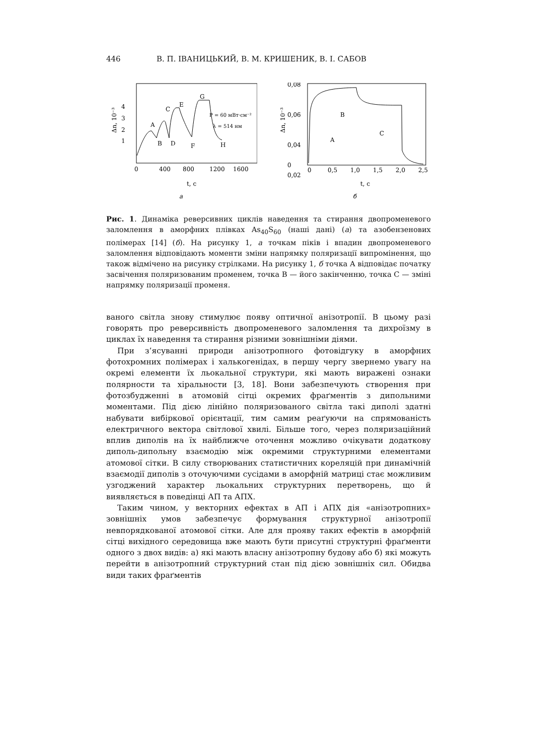446 В. П. ІВАНИЦЬКИЙ, В. М. КРИШЕНИК, В. І. САБОВ
4
2
1
3
0
400
800
1200
1600
A
B
C
D
E
F
G
H
P = 60 мВт·см⁻²
λ = 514 нм
Δn, 10⁻³
t, с
а
0,08
0,06
0,04
0,02
0
0
0,5
1,0
1,5
2,0
2,5
A
B
C
Δn, 10⁻³
t, с
б
Рис. 1. Динаміка реверсивних циклів наведення та стирання двопроменевого заломлення в аморфних плівках As<sub>40</sub>S<sub>60</sub> (наші дані) (а) та азобензенових полімерах [14] (б). На рисунку 1, а точкам піків і впадин двопроменевого заломлення відповідають моменти зміни напрямку поляризації випромінення, що також відмічено на рисунку стрілками. На рисунку 1, б точка A відповідає початку засвічення поляризованим променем, точка B — його закінченню, точка C — зміні напрямку поляризації променя.
ваного світла знову стимулює появу оптичної анізотропії. В цьому разі говорять про реверсивність двопроменевого заломлення та дихроїзму в циклах їх наведення та стирання різними зовнішніми діями.
При з’ясуванні природи анізотропного фотовідгуку в аморфних фотохромних полімерах і халькогенідах, в першу чергу звернемо увагу на окремі елементи їх льокальної структури, які мають виражені ознаки полярности та хіральности [3, 18]. Вони забезпечують створення при фотозбудженні в атомовій сітці окремих фраґментів з дипольними моментами. Під дією лінійно поляризованого світла такі диполі здатні набувати вибіркової орієнтації, тим самим реаґуючи на спрямованість електричного вектора світлової хвилі. Більше того, через поляризаційний вплив диполів на їх найближче оточення можливо очікувати додаткову диполь-дипольну взаємодію між окремими структурними елементами атомової сітки. В силу створюваних статистичних кореляцій при динамічній взаємодії диполів з оточуючими сусідами в аморфній матриці стає можливим узгоджений характер льокальних структурних перетворень, що й виявляється в поведінці АП та АПХ.
Таким чином, у векторних ефектах в АП і АПХ дія «анізотропних» зовнішніх умов забезпечує формування структурної анізотропії невпорядкованої атомової сітки. Але для прояву таких ефектів в аморфній сітці вихідного середовища вже мають бути присутні структурні фраґменти одного з двох видів: а) які мають власну анізотропну будову або б) які можуть перейти в анізотропний структурний стан під дією зовнішніх сил. Обидва види таких фраґментів